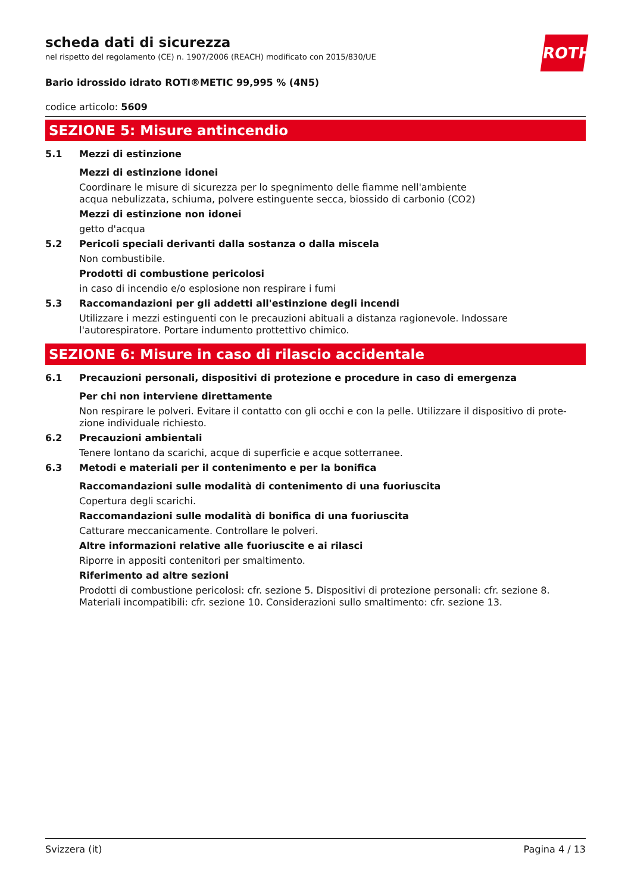ROTH
scheda dati di sicurezza
nel rispetto del regolamento (CE) n. 1907/2006 (REACH) modificato con 2015/830/UE
Bario idrossido idrato ROTI®METIC 99,995 % (4N5)
codice articolo: 5609
SEZIONE 5: Misure antincendio
5.1 Mezzi di estinzione
Mezzi di estinzione idonei
Coordinare le misure di sicurezza per lo spegnimento delle fiamme nell'ambiente
acqua nebulizzata, schiuma, polvere estinguente secca, biossido di carbonio (CO2)
Mezzi di estinzione non idonei
getto d'acqua
5.2 Pericoli speciali derivanti dalla sostanza o dalla miscela
Non combustibile.
Prodotti di combustione pericolosi
in caso di incendio e/o esplosione non respirare i fumi
5.3 Raccomandazioni per gli addetti all'estinzione degli incendi
Utilizzare i mezzi estinguenti con le precauzioni abituali a distanza ragionevole. Indossare l'autorespiratore. Portare indumento prottettivo chimico.
SEZIONE 6: Misure in caso di rilascio accidentale
6.1 Precauzioni personali, dispositivi di protezione e procedure in caso di emergenza
Per chi non interviene direttamente
Non respirare le polveri. Evitare il contatto con gli occhi e con la pelle. Utilizzare il dispositivo di prote-zione individuale richiesto.
6.2 Precauzioni ambientali
Tenere lontano da scarichi, acque di superficie e acque sotterranee.
6.3 Metodi e materiali per il contenimento e per la bonifica
Raccomandazioni sulle modalità di contenimento di una fuoriuscita
Copertura degli scarichi.
Raccomandazioni sulle modalità di bonifica di una fuoriuscita
Catturare meccanicamente. Controllare le polveri.
Altre informazioni relative alle fuoriuscite e ai rilasci
Riporre in appositi contenitori per smaltimento.
Riferimento ad altre sezioni
Prodotti di combustione pericolosi: cfr. sezione 5. Dispositivi di protezione personali: cfr. sezione 8. Materiali incompatibili: cfr. sezione 10. Considerazioni sullo smaltimento: cfr. sezione 13.
Svizzera (it) Pagina 4 / 13